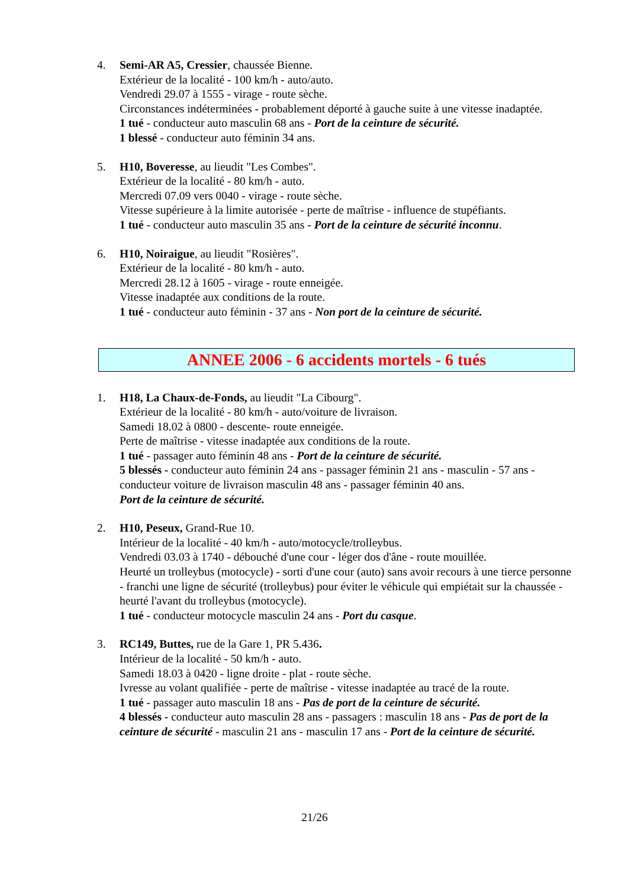4. Semi-AR A5, Cressier, chaussée Bienne.
Extérieur de la localité - 100 km/h - auto/auto.
Vendredi 29.07 à 1555 - virage - route sèche.
Circonstances indéterminées - probablement déporté à gauche suite à une vitesse inadaptée.
1 tué - conducteur auto masculin 68 ans - Port de la ceinture de sécurité.
1 blessé - conducteur auto féminin 34 ans.
5. H10, Boveresse, au lieudit "Les Combes".
Extérieur de la localité - 80 km/h - auto.
Mercredi 07.09 vers 0040 - virage - route sèche.
Vitesse supérieure à la limite autorisée - perte de maîtrise - influence de stupéfiants.
1 tué - conducteur auto masculin 35 ans - Port de la ceinture de sécurité inconnu.
6. H10, Noiraigue, au lieudit "Rosières".
Extérieur de la localité - 80 km/h - auto.
Mercredi 28.12 à 1605 - virage - route enneigée.
Vitesse inadaptée aux conditions de la route.
1 tué - conducteur auto féminin - 37 ans - Non port de la ceinture de sécurité.
ANNEE 2006 - 6 accidents mortels - 6 tués
1. H18, La Chaux-de-Fonds, au lieudit "La Cibourg".
Extérieur de la localité - 80 km/h - auto/voiture de livraison.
Samedi 18.02 à 0800 - descente- route enneigée.
Perte de maîtrise - vitesse inadaptée aux conditions de la route.
1 tué - passager auto féminin 48 ans - Port de la ceinture de sécurité.
5 blessés - conducteur auto féminin 24 ans - passager féminin 21 ans - masculin - 57 ans - conducteur voiture de livraison masculin 48 ans - passager féminin 40 ans.
Port de la ceinture de sécurité.
2. H10, Peseux, Grand-Rue 10.
Intérieur de la localité - 40 km/h - auto/motocycle/trolleybus.
Vendredi 03.03 à 1740 - débouché d'une cour - léger dos d'âne - route mouillée.
Heurté un trolleybus (motocycle) - sorti d'une cour (auto) sans avoir recours à une tierce personne - franchi une ligne de sécurité (trolleybus) pour éviter le véhicule qui empiétait sur la chaussée - heurté l'avant du trolleybus (motocycle).
1 tué - conducteur motocycle masculin 24 ans - Port du casque.
3. RC149, Buttes, rue de la Gare 1, PR 5.436.
Intérieur de la localité - 50 km/h - auto.
Samedi 18.03 à 0420 - ligne droite - plat - route sèche.
Ivresse au volant qualifiée - perte de maîtrise - vitesse inadaptée au tracé de la route.
1 tué - passager auto masculin 18 ans - Pas de port de la ceinture de sécurité.
4 blessés - conducteur auto masculin 28 ans - passagers : masculin 18 ans - Pas de port de la ceinture de sécurité - masculin 21 ans - masculin 17 ans - Port de la ceinture de sécurité.
21/26